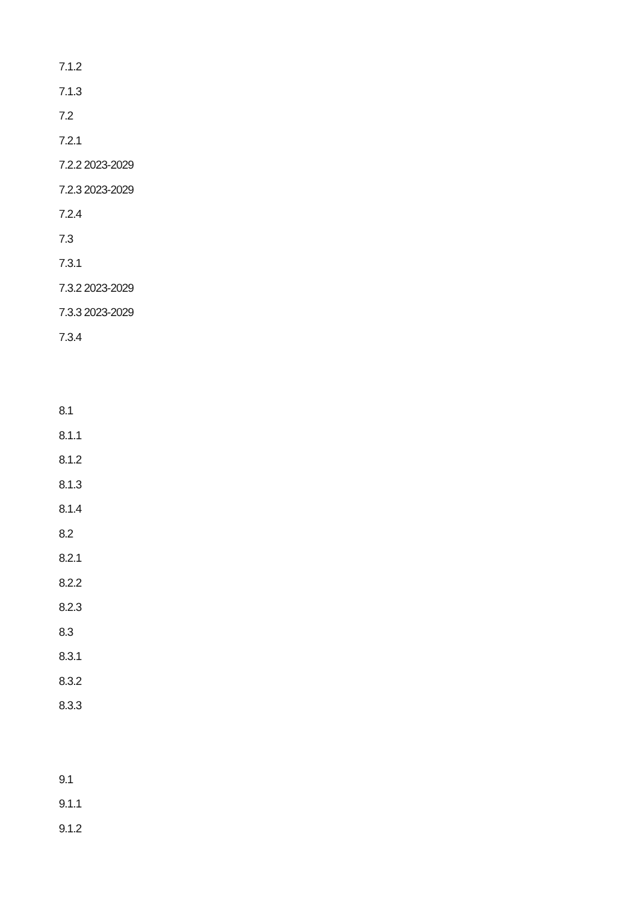7.1.2
7.1.3
7.2
7.2.1
7.2.2 2023-2029
7.2.3 2023-2029
7.2.4
7.3
7.3.1
7.3.2 2023-2029
7.3.3 2023-2029
7.3.4
8.1
8.1.1
8.1.2
8.1.3
8.1.4
8.2
8.2.1
8.2.2
8.2.3
8.3
8.3.1
8.3.2
8.3.3
9.1
9.1.1
9.1.2